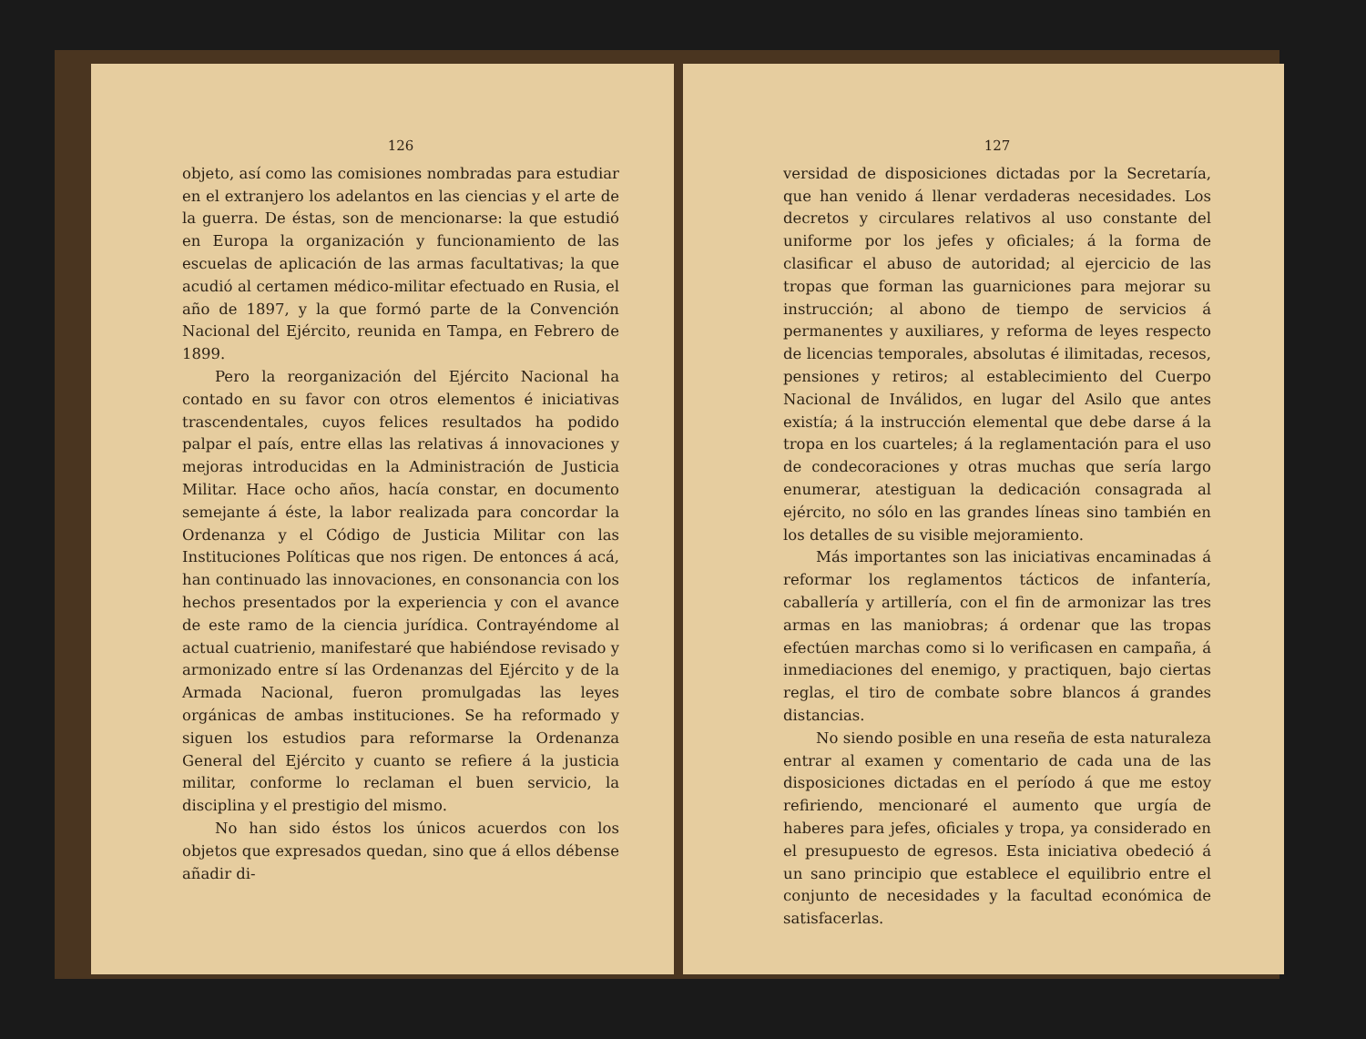126
objeto, así como las comisiones nombradas para estudiar en el extranjero los adelantos en las ciencias y el arte de la guerra. De éstas, son de mencionarse: la que estudió en Europa la organización y funcionamiento de las escuelas de aplicación de las armas facultativas; la que acudió al certamen médico-militar efectuado en Rusia, el año de 1897, y la que formó parte de la Convención Nacional del Ejército, reunida en Tampa, en Febrero de 1899.
Pero la reorganización del Ejército Nacional ha contado en su favor con otros elementos é iniciativas trascendentales, cuyos felices resultados ha podido palpar el país, entre ellas las relativas á innovaciones y mejoras introducidas en la Administración de Justicia Militar. Hace ocho años, hacía constar, en documento semejante á éste, la labor realizada para concordar la Ordenanza y el Código de Justicia Militar con las Instituciones Políticas que nos rigen. De entonces á acá, han continuado las innovaciones, en consonancia con los hechos presentados por la experiencia y con el avance de este ramo de la ciencia jurídica. Contrayéndome al actual cuatrienio, manifestaré que habiéndose revisado y armonizado entre sí las Ordenanzas del Ejército y de la Armada Nacional, fueron promulgadas las leyes orgánicas de ambas instituciones. Se ha reformado y siguen los estudios para reformarse la Ordenanza General del Ejército y cuanto se refiere á la justicia militar, conforme lo reclaman el buen servicio, la disciplina y el prestigio del mismo.
No han sido éstos los únicos acuerdos con los objetos que expresados quedan, sino que á ellos débense añadir di-
127
versidad de disposiciones dictadas por la Secretaría, que han venido á llenar verdaderas necesidades. Los decretos y circulares relativos al uso constante del uniforme por los jefes y oficiales; á la forma de clasificar el abuso de autoridad; al ejercicio de las tropas que forman las guarniciones para mejorar su instrucción; al abono de tiempo de servicios á permanentes y auxiliares, y reforma de leyes respecto de licencias temporales, absolutas é ilimitadas, recesos, pensiones y retiros; al establecimiento del Cuerpo Nacional de Inválidos, en lugar del Asilo que antes existía; á la instrucción elemental que debe darse á la tropa en los cuarteles; á la reglamentación para el uso de condecoraciones y otras muchas que sería largo enumerar, atestiguan la dedicación consagrada al ejército, no sólo en las grandes líneas sino también en los detalles de su visible mejoramiento.
Más importantes son las iniciativas encaminadas á reformar los reglamentos tácticos de infantería, caballería y artillería, con el fin de armonizar las tres armas en las maniobras; á ordenar que las tropas efectúen marchas como si lo verificasen en campaña, á inmediaciones del enemigo, y practiquen, bajo ciertas reglas, el tiro de combate sobre blancos á grandes distancias.
No siendo posible en una reseña de esta naturaleza entrar al examen y comentario de cada una de las disposiciones dictadas en el período á que me estoy refiriendo, mencionaré el aumento que urgía de haberes para jefes, oficiales y tropa, ya considerado en el presupuesto de egresos. Esta iniciativa obedeció á un sano principio que establece el equilibrio entre el conjunto de necesidades y la facultad económica de satisfacerlas.